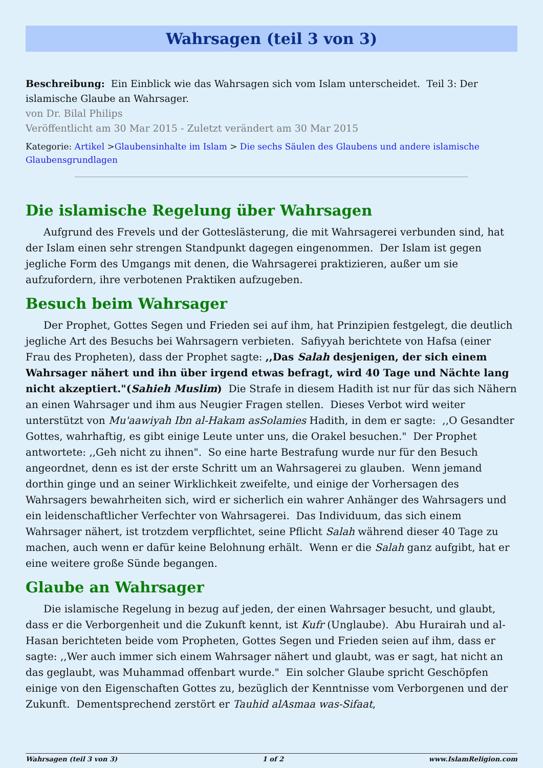Wahrsagen (teil 3 von 3)
Beschreibung: Ein Einblick wie das Wahrsagen sich vom Islam unterscheidet. Teil 3: Der islamische Glaube an Wahrsager.
von Dr. Bilal Philips
Veröffentlicht am 30 Mar 2015 - Zuletzt verändert am 30 Mar 2015
Kategorie: Artikel >Glaubensinhalte im Islam > Die sechs Säulen des Glaubens und andere islamische Glaubensgrundlagen
Die islamische Regelung über Wahrsagen
Aufgrund des Frevels und der Gotteslästerung, die mit Wahrsagerei verbunden sind, hat der Islam einen sehr strengen Standpunkt dagegen eingenommen. Der Islam ist gegen jegliche Form des Umgangs mit denen, die Wahrsagerei praktizieren, außer um sie aufzufordern, ihre verbotenen Praktiken aufzugeben.
Besuch beim Wahrsager
Der Prophet, Gottes Segen und Frieden sei auf ihm, hat Prinzipien festgelegt, die deutlich jegliche Art des Besuchs bei Wahrsagern verbieten. Safiyyah berichtete von Hafsa (einer Frau des Propheten), dass der Prophet sagte: ,,Das Salah desjenigen, der sich einem Wahrsager nähert und ihn über irgend etwas befragt, wird 40 Tage und Nächte lang nicht akzeptiert."(Sahieh Muslim) Die Strafe in diesem Hadith ist nur für das sich Nähern an einen Wahrsager und ihm aus Neugier Fragen stellen. Dieses Verbot wird weiter unterstützt von Mu'aawiyah Ibn al-Hakam asSolamies Hadith, in dem er sagte: ,,O Gesandter Gottes, wahrhaftig, es gibt einige Leute unter uns, die Orakel besuchen." Der Prophet antwortete: ,,Geh nicht zu ihnen". So eine harte Bestrafung wurde nur für den Besuch angeordnet, denn es ist der erste Schritt um an Wahrsagerei zu glauben. Wenn jemand dorthin ginge und an seiner Wirklichkeit zweifelte, und einige der Vorhersagen des Wahrsagers bewahrheiten sich, wird er sicherlich ein wahrer Anhänger des Wahrsagers und ein leidenschaftlicher Verfechter von Wahrsagerei. Das Individuum, das sich einem Wahrsager nähert, ist trotzdem verpflichtet, seine Pflicht Salah während dieser 40 Tage zu machen, auch wenn er dafür keine Belohnung erhält. Wenn er die Salah ganz aufgibt, hat er eine weitere große Sünde begangen.
Glaube an Wahrsager
Die islamische Regelung in bezug auf jeden, der einen Wahrsager besucht, und glaubt, dass er die Verborgenheit und die Zukunft kennt, ist Kufr (Unglaube). Abu Hurairah und al-Hasan berichteten beide vom Propheten, Gottes Segen und Frieden seien auf ihm, dass er sagte: ,,Wer auch immer sich einem Wahrsager nähert und glaubt, was er sagt, hat nicht an das geglaubt, was Muhammad offenbart wurde." Ein solcher Glaube spricht Geschöpfen einige von den Eigenschaften Gottes zu, bezüglich der Kenntnisse vom Verborgenen und der Zukunft. Dementsprechend zerstört er Tauhid alAsmaa was-Sifaat,
Wahrsagen (teil 3 von 3) 1 of 2 www.IslamReligion.com